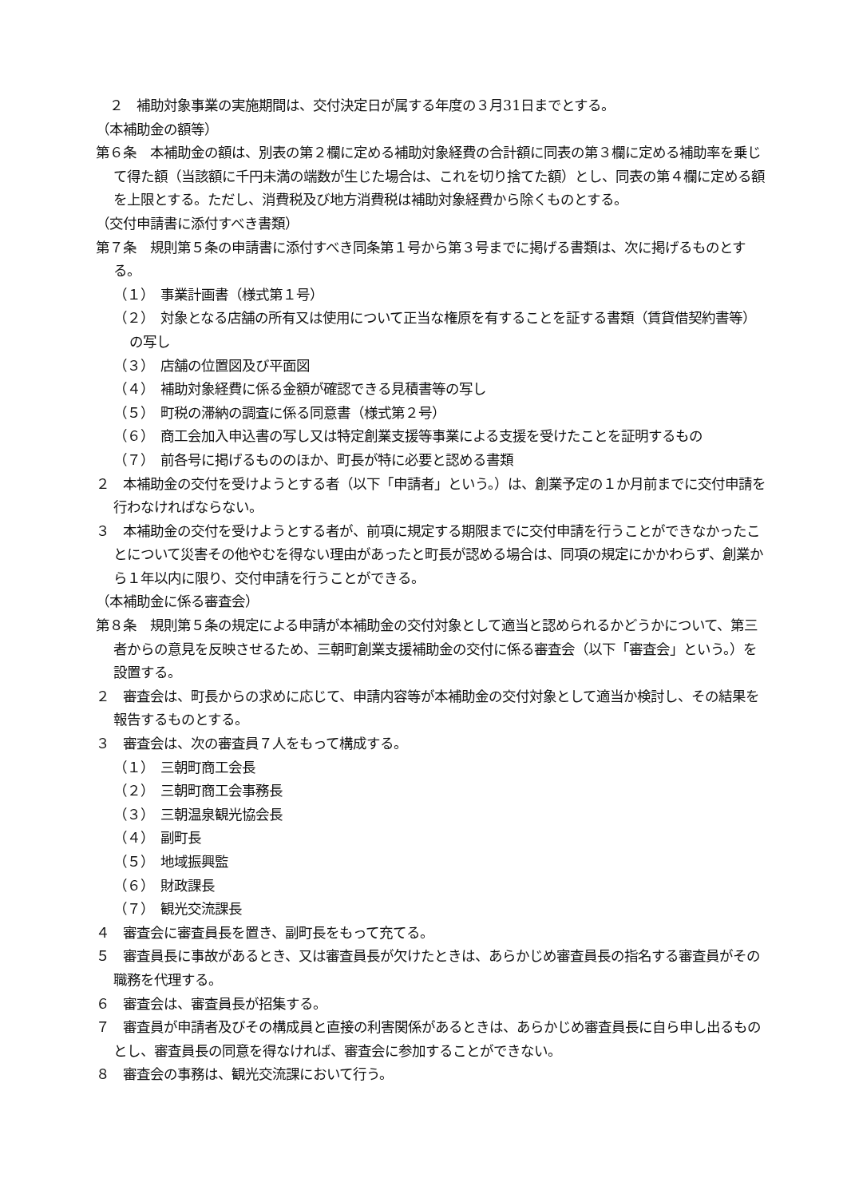２　補助対象事業の実施期間は、交付決定日が属する年度の３月31日までとする。
（本補助金の額等）
第６条　本補助金の額は、別表の第２欄に定める補助対象経費の合計額に同表の第３欄に定める補助率を乗じて得た額（当該額に千円未満の端数が生じた場合は、これを切り捨てた額）とし、同表の第４欄に定める額を上限とする。ただし、消費税及び地方消費税は補助対象経費から除くものとする。
（交付申請書に添付すべき書類）
第７条　規則第５条の申請書に添付すべき同条第１号から第３号までに掲げる書類は、次に掲げるものとする。
（１）　事業計画書（様式第１号）
（２）　対象となる店舗の所有又は使用について正当な権原を有することを証する書類（賃貸借契約書等）の写し
（３）　店舗の位置図及び平面図
（４）　補助対象経費に係る金額が確認できる見積書等の写し
（５）　町税の滞納の調査に係る同意書（様式第２号）
（６）　商工会加入申込書の写し又は特定創業支援等事業による支援を受けたことを証明するもの
（７）　前各号に掲げるもののほか、町長が特に必要と認める書類
２　本補助金の交付を受けようとする者（以下「申請者」という。）は、創業予定の１か月前までに交付申請を行わなければならない。
３　本補助金の交付を受けようとする者が、前項に規定する期限までに交付申請を行うことができなかったことについて災害その他やむを得ない理由があったと町長が認める場合は、同項の規定にかかわらず、創業から１年以内に限り、交付申請を行うことができる。
（本補助金に係る審査会）
第８条　規則第５条の規定による申請が本補助金の交付対象として適当と認められるかどうかについて、第三者からの意見を反映させるため、三朝町創業支援補助金の交付に係る審査会（以下「審査会」という。）を設置する。
２　審査会は、町長からの求めに応じて、申請内容等が本補助金の交付対象として適当か検討し、その結果を報告するものとする。
３　審査会は、次の審査員７人をもって構成する。
（１）　三朝町商工会長
（２）　三朝町商工会事務長
（３）　三朝温泉観光協会長
（４）　副町長
（５）　地域振興監
（６）　財政課長
（７）　観光交流課長
４　審査会に審査員長を置き、副町長をもって充てる。
５　審査員長に事故があるとき、又は審査員長が欠けたときは、あらかじめ審査員長の指名する審査員がその職務を代理する。
６　審査会は、審査員長が招集する。
７　審査員が申請者及びその構成員と直接の利害関係があるときは、あらかじめ審査員長に自ら申し出るものとし、審査員長の同意を得なければ、審査会に参加することができない。
８　審査会の事務は、観光交流課において行う。